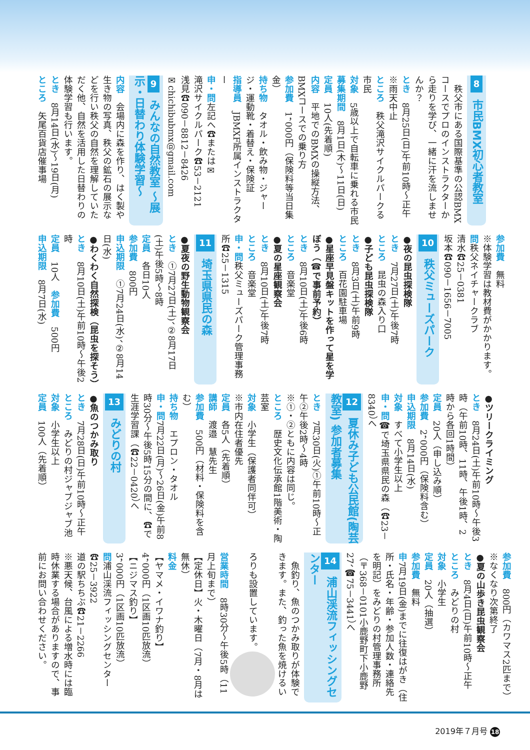8 市民BMX初心者教室
　秩父市にある国際基準の公認BMXコースでプロのインストラクターから走りを学び、一緒に汗を流しませんか？
とき　8月25日(日)午前10時～正午※雨天中止
ところ　秩父滝沢サイクルパークる市民
対象　5歳以上で自転車に乗れる市民
募集期間　8月1日(木)～11日(日)
定員　10人(先着順)
内容　平地でのBMXの操縦方法、BMXコースでの乗り方
参加費　1，000円（保険料等当日集金）
持ち物　タオル・飲み物・ジャージ・運動靴・着替え・保険証
指導員　JBMXF所属インストラクター
申・問左記へ☎または✉
滝沢サイクルパーク☎53－2121
浅見☎090－8812－8426
✉chichibubmx@gmail.com
9 みんなの自然教室 ～展示・日替わり体験学習～
内容　会場内に森を作り、はく製や生き物の写真、秩父の鉱石の展示などを行い秩父の自然を理解していただく他、自然を活用した日替わりの体験学習も行います。
とき　8月14日(水)～19日(月)
ところ　矢尾百貨店催事場
参加費　無料
※体験学習は教材費がかかります。
問秩父ネイチャークラブ
清水☎25－0381
坂本☎090－1656－7005
10 秩父ミューズパーク
●夜の昆虫探検隊
とき　7月27日(土)午後7時
ところ　昆虫の森入り口
●子ども昆虫探検隊
とき　8月3日(土)午前9時
ところ　百花園駐車場
●星座早見盤キットを作って星を学ぼう（☎で事前予約）
とき　8月10日(土)午後6時
ところ　音楽堂
●夏の星座観察会
とき　8月10日(土)午後7時
ところ　音楽堂
申・問秩父ミューズパーク管理事務所☎25－1315
11 埼玉県県民の森
●夏夜の野生動物観察会
とき　①7月27日(土)、②8月17日(土)午後5時～8時
定員　各日10人
参加費　800円
申込期限　①7月24日(水)、②8月14日(水)
●わくわく自然探検（昆虫を探そう）
とき　8月10日(土)午前10時～午後2時
定員　10人　参加費　500円
申込期限　8月7日(水)
●ツリークライミング
とき　8月24日(土)午前10時～午後3時（午前10時、11時、午後1時、2時から各回1時間）
定員　20人（申し込み順）
参加費　2，000円（保険料含む）
申込期限　8月14日(水)
対象　すべて小学生以上
申・問☎で埼玉県県民の森（☎23－8340）へ
12 夏休み子ども公民館(陶芸教室) 参加者募集
とき　7月30日(火)①午前10時～正午②午後2時～4時
※①・②ともに内容は同じ。
ところ　歴史文化伝承館1階美術・陶芸室
対象　小学生（保護者同伴可）
※市内在住者優先
定員　各5人（先着順）
講師　渡邉　慧先生
参加費　500円（材料・保険料を含む）
持ち物　エプロン・タオル
申・問7月22日(月)～26日(金)午前8時30分～午後5時15分の間に、☎で生涯学習課（☎22－0420）へ
13 みどりの村
●魚のつかみ取り
とき　7月28日(日)午前10時～正午
ところ　みどりの村ジャブジャブ池
対象　小学生以上
定員　100人（先着順）
参加費　800円（カワマス2匹まで）※なくなり次第終了
●夏の山歩き昆虫観察会
とき　8月4日(日)午前10時～正午
ところ　みどりの村
対象　小学生
定員　20人（抽選）
参加費　無料
申7月19日(金)までに往復はがき（住所・氏名・年齢・参加人数・連絡先を明記）をみどりの村管理事務所（〒368－0101小鹿野町下小鹿野27、☎75－3441）へ
14 浦山渓流フィッシングセンター
　魚釣り、魚のつかみ取りが体験できます。また、釣った魚を焼けるいろりも設置しています。
営業時間　8時30分～午後5時（11月上旬まで）
【定休日】火・木曜日（7月・8月は無休）
料金
【ヤマメ・イワナ釣り】
4，000円（1区画10匹放流）
【ニジマス釣り】
3，000円（1区画10匹放流）
問浦山渓流フィッシングセンター☎25－3922
道の駅ちちぶ☎21－2266
※悪天候、台風による増水時には臨時休業する場合がありますので、事前にお問い合わせください。
2019年７月号 18